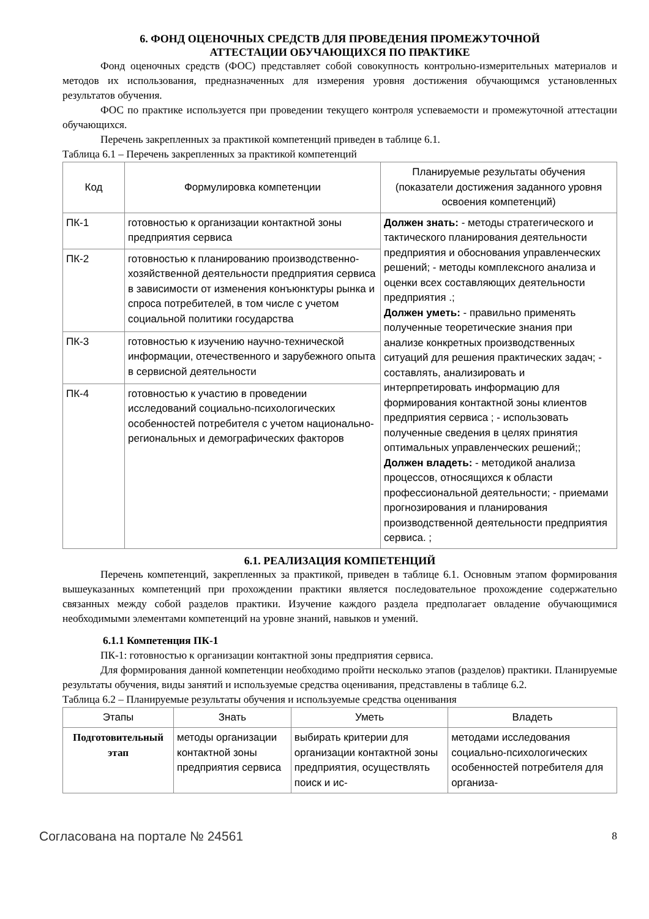6. ФОНД ОЦЕНОЧНЫХ СРЕДСТВ ДЛЯ ПРОВЕДЕНИЯ ПРОМЕЖУТОЧНОЙ
АТТЕСТАЦИИ ОБУЧАЮЩИХСЯ ПО ПРАКТИКЕ
Фонд оценочных средств (ФОС) представляет собой совокупность контрольно-измерительных материалов и методов их использования, предназначенных для измерения уровня достижения обучающимся установленных результатов обучения.
ФОС по практике используется при проведении текущего контроля успеваемости и промежуточной аттестации обучающихся.
Перечень закрепленных за практикой компетенций приведен в таблице 6.1.
Таблица 6.1 – Перечень закрепленных за практикой компетенций
| Код | Формулировка компетенции | Планируемые результаты обучения (показатели достижения заданного уровня освоения компетенций) |
| --- | --- | --- |
| ПК-1 | готовностью к организации контактной зоны предприятия сервиса | Должен знать: - методы стратегического и тактического планирования деятельности предприятия и обоснования управленческих решений; - методы комплексного анализа и оценки всех составляющих деятельности предприятия .; Должен уметь: - правильно применять полученные теоретические знания при анализе конкретных производственных ситуаций для решения практических задач; - составлять, анализировать и интерпретировать информацию для формирования контактной зоны клиентов предприятия сервиса ; - использовать полученные сведения в целях принятия оптимальных управленческих решений;; Должен владеть: - методикой анализа процессов, относящихся к области профессиональной деятельности; - приемами прогнозирования и планирования производственной деятельности предприятия сервиса. ; |
| ПК-2 | готовностью к планированию производственно-хозяйственной деятельности предприятия сервиса в зависимости от изменения конъюнктуры рынка и спроса потребителей, в том числе с учетом социальной политики государства | |
| ПК-3 | готовностью к изучению научно-технической информации, отечественного и зарубежного опыта в сервисной деятельности | |
| ПК-4 | готовностью к участию в проведении исследований социально-психологических особенностей потребителя с учетом национально-региональных и демографических факторов | |
6.1. РЕАЛИЗАЦИЯ КОМПЕТЕНЦИЙ
Перечень компетенций, закрепленных за практикой, приведен в таблице 6.1. Основным этапом формирования вышеуказанных компетенций при прохождении практики является последовательное прохождение содержательно связанных между собой разделов практики. Изучение каждого раздела предполагает овладение обучающимися необходимыми элементами компетенций на уровне знаний, навыков и умений.
6.1.1 Компетенция ПК-1
ПК-1: готовностью к организации контактной зоны предприятия сервиса.
Для формирования данной компетенции необходимо пройти несколько этапов (разделов) практики. Планируемые результаты обучения, виды занятий и используемые средства оценивания, представлены в таблице 6.2.
Таблица 6.2 – Планируемые результаты обучения и используемые средства оценивания
| Этапы | Знать | Уметь | Владеть |
| --- | --- | --- | --- |
| Подготовительный этап | методы организации контактной зоны предприятия сервиса | выбирать критерии для организации контактной зоны предприятия, осуществлять поиск и ис- | методами исследования социально-психологических особенностей потребителя для организа- |
Согласована на портале № 24561 8